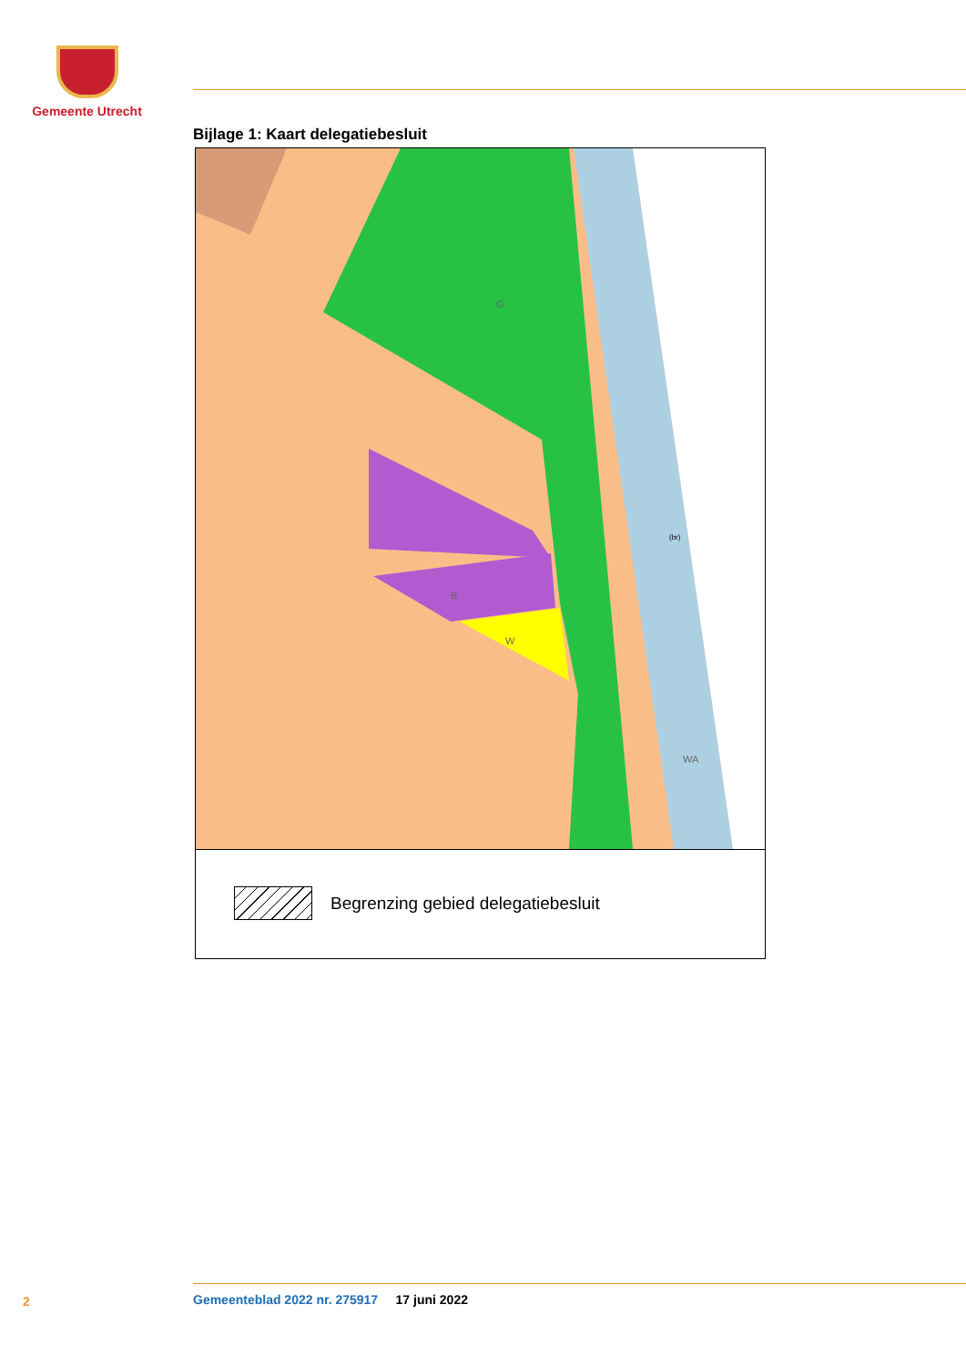Gemeente Utrecht
Bijlage 1: Kaart delegatiebesluit
G
WA
W
B
(br)
Begrenzing gebied delegatiebesluit
2
Gemeenteblad 2022 nr. 275917 17 juni 2022